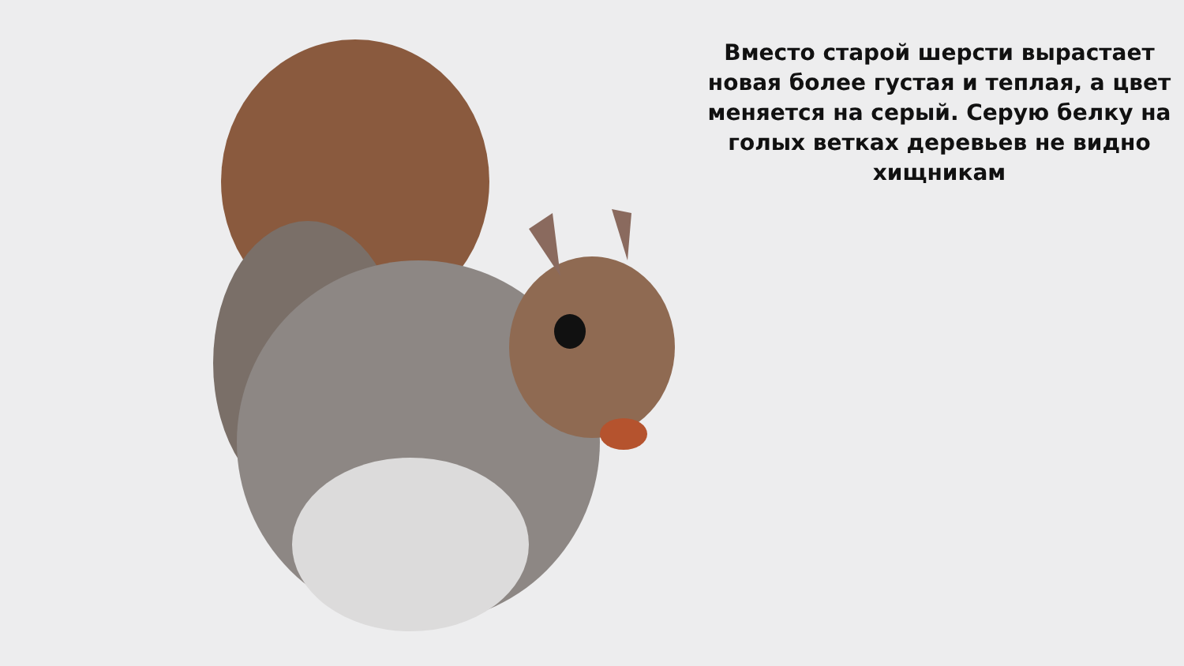Вместо старой шерсти вырастает новая более густая и теплая, а цвет меняется на серый. Серую белку на голых ветках деревьев не видно хищникам